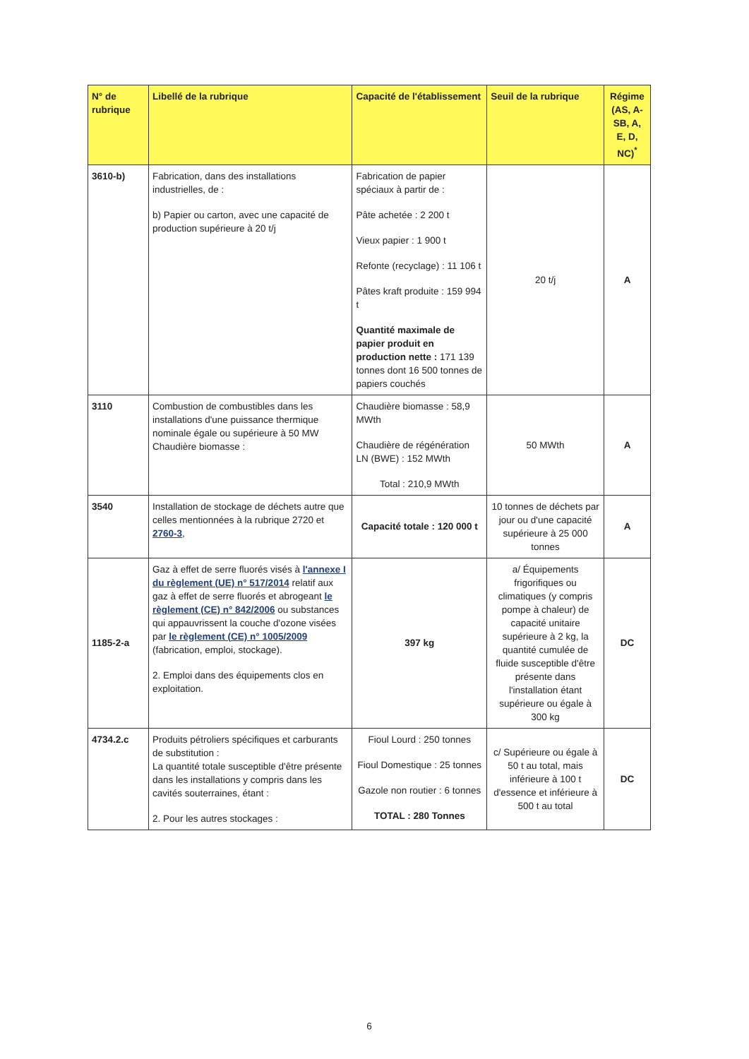| N° de rubrique | Libellé de la rubrique | Capacité de l'établissement | Seuil de la rubrique | Régime (AS, A-SB, A, E, D, NC)<sup>*</sup> |
| --- | --- | --- | --- | --- |
| 3610-b) | Fabrication, dans des installations industrielles, de : b) Papier ou carton, avec une capacité de production supérieure à 20 t/j | Fabrication de papier spéciaux à partir de : Pâte achetée : 2 200 t Vieux papier : 1 900 t Refonte (recyclage) : 11 106 t Pâtes kraft produite : 159 994 t Quantité maximale de papier produit en production nette : 171 139 tonnes dont 16 500 tonnes de papiers couchés | 20 t/j | A |
| 3110 | Combustion de combustibles dans les installations d'une puissance thermique nominale égale ou supérieure à 50 MW Chaudière biomasse : | Chaudière biomasse : 58,9 MWth Chaudière de régénération LN (BWE) : 152 MWth Total : 210,9 MWth | 50 MWth | A |
| 3540 | Installation de stockage de déchets autre que celles mentionnées à la rubrique 2720 et 2760-3 , | Capacité totale : 120 000 t | 10 tonnes de déchets par jour ou d'une capacité supérieure à 25 000 tonnes | A |
| 1185-2-a | Gaz à effet de serre fluorés visés à l'annexe I du règlement (UE) n° 517/2014 relatif aux gaz à effet de serre fluorés et abrogeant le règlement (CE) n° 842/2006 ou substances qui appauvrissent la couche d'ozone visées par le règlement (CE) n° 1005/2009 (fabrication, emploi, stockage). 2. Emploi dans des équipements clos en exploitation. | 397 kg | a/ Équipements frigorifiques ou climatiques (y compris pompe à chaleur) de capacité unitaire supérieure à 2 kg, la quantité cumulée de fluide susceptible d'être présente dans l'installation étant supérieure ou égale à 300 kg | DC |
| 4734.2.c | Produits pétroliers spécifiques et carburants de substitution : La quantité totale susceptible d'être présente dans les installations y compris dans les cavités souterraines, étant : 2. Pour les autres stockages : | Fioul Lourd : 250 tonnes Fioul Domestique : 25 tonnes Gazole non routier : 6 tonnes TOTAL : 280 Tonnes | c/ Supérieure ou égale à 50 t au total, mais inférieure à 100 t d'essence et inférieure à 500 t au total | DC |
6